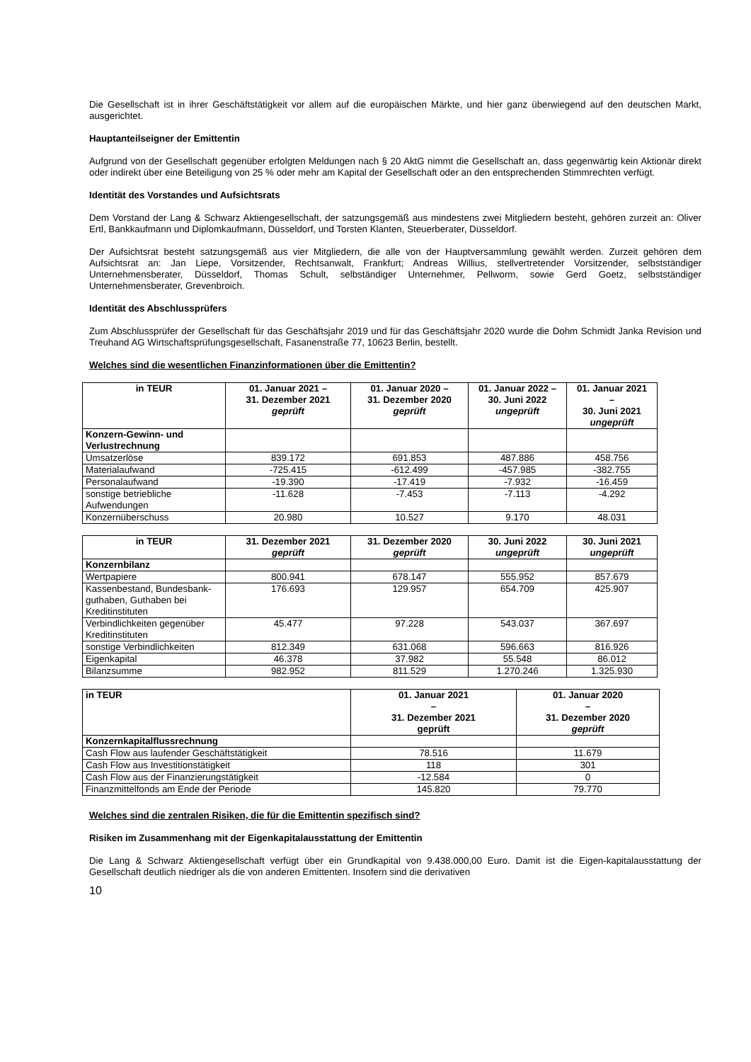Die Gesellschaft ist in ihrer Geschäftstätigkeit vor allem auf die europäischen Märkte, und hier ganz überwiegend auf den deutschen Markt, ausgerichtet.
Hauptanteilseigner der Emittentin
Aufgrund von der Gesellschaft gegenüber erfolgten Meldungen nach § 20 AktG nimmt die Gesellschaft an, dass gegenwärtig kein Aktionär direkt oder indirekt über eine Beteiligung von 25 % oder mehr am Kapital der Gesellschaft oder an den entsprechenden Stimmrechten verfügt.
Identität des Vorstandes und Aufsichtsrats
Dem Vorstand der Lang & Schwarz Aktiengesellschaft, der satzungsgemäß aus mindestens zwei Mitgliedern besteht, gehören zurzeit an: Oliver Ertl, Bankkaufmann und Diplomkaufmann, Düsseldorf, und Torsten Klanten, Steuerberater, Düsseldorf.
Der Aufsichtsrat besteht satzungsgemäß aus vier Mitgliedern, die alle von der Hauptversammlung gewählt werden. Zurzeit gehören dem Aufsichtsrat an: Jan Liepe, Vorsitzender, Rechtsanwalt, Frankfurt; Andreas Willius, stellvertretender Vorsitzender, selbstständiger Unternehmensberater, Düsseldorf, Thomas Schult, selbständiger Unternehmer, Pellworm, sowie Gerd Goetz, selbstständiger Unternehmensberater, Grevenbroich.
Identität des Abschlussprüfers
Zum Abschlussprüfer der Gesellschaft für das Geschäftsjahr 2019 und für das Geschäftsjahr 2020 wurde die Dohm Schmidt Janka Revision und Treuhand AG Wirtschaftsprüfungsgesellschaft, Fasanenstraße 77, 10623 Berlin, bestellt.
Welches sind die wesentlichen Finanzinformationen über die Emittentin?
| in TEUR | 01. Januar 2021 – 31. Dezember 2021 geprüft | 01. Januar 2020 – 31. Dezember 2020 geprüft | 01. Januar 2022 – 30. Juni 2022 ungeprüft | 01. Januar 2021 – 30. Juni 2021 ungeprüft |
| --- | --- | --- | --- | --- |
| Konzern-Gewinn- und Verlustrechnung | | | | |
| Umsatzerlöse | 839.172 | 691.853 | 487.886 | 458.756 |
| Materialaufwand | -725.415 | -612.499 | -457.985 | -382.755 |
| Personalaufwand | -19.390 | -17.419 | -7.932 | -16.459 |
| sonstige betriebliche Aufwendungen | -11.628 | -7.453 | -7.113 | -4.292 |
| Konzernüberschuss | 20.980 | 10.527 | 9.170 | 48.031 |
| in TEUR | 31. Dezember 2021 geprüft | 31. Dezember 2020 geprüft | 30. Juni 2022 ungeprüft | 30. Juni 2021 ungeprüft |
| --- | --- | --- | --- | --- |
| Konzernbilanz | | | | |
| Wertpapiere | 800.941 | 678.147 | 555.952 | 857.679 |
| Kassenbestand, Bundesbank-guthaben, Guthaben bei Kreditinstituten | 176.693 | 129.957 | 654.709 | 425.907 |
| Verbindlichkeiten gegenüber Kreditinstituten | 45.477 | 97.228 | 543.037 | 367.697 |
| sonstige Verbindlichkeiten | 812.349 | 631.068 | 596.663 | 816.926 |
| Eigenkapital | 46.378 | 37.982 | 55.548 | 86.012 |
| Bilanzsumme | 982.952 | 811.529 | 1.270.246 | 1.325.930 |
| in TEUR | 01. Januar 2021 – 31. Dezember 2021 geprüft | 01. Januar 2020 – 31. Dezember 2020 geprüft |
| --- | --- | --- |
| Konzernkapitalflussrechnung | | |
| Cash Flow aus laufender Geschäftstätigkeit | 78.516 | 11.679 |
| Cash Flow aus Investitionstätigkeit | 118 | 301 |
| Cash Flow aus der Finanzierungstätigkeit | -12.584 | 0 |
| Finanzmittelfonds am Ende der Periode | 145.820 | 79.770 |
Welches sind die zentralen Risiken, die für die Emittentin spezifisch sind?
Risiken im Zusammenhang mit der Eigenkapitalausstattung der Emittentin
Die Lang & Schwarz Aktiengesellschaft verfügt über ein Grundkapital von 9.438.000,00 Euro. Damit ist die Eigen-kapitalausstattung der Gesellschaft deutlich niedriger als die von anderen Emittenten. Insofern sind die derivativen
10